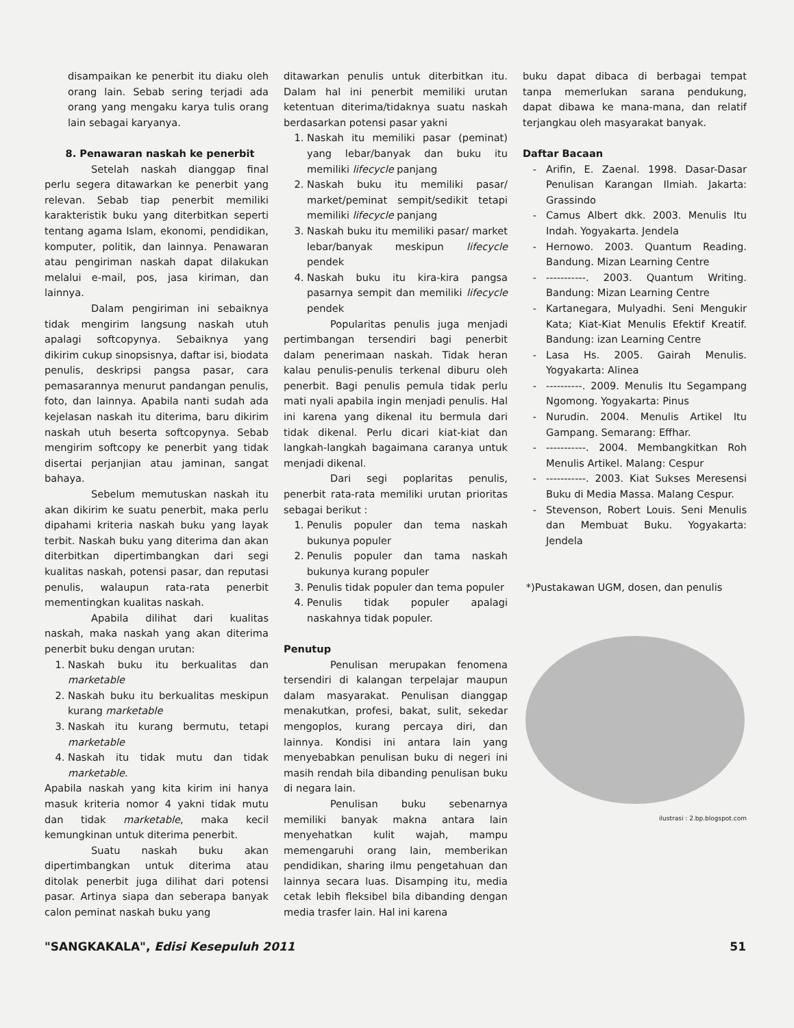disampaikan ke penerbit itu diaku oleh orang lain. Sebab sering terjadi ada orang yang mengaku karya tulis orang lain sebagai karyanya.
8. Penawaran naskah ke penerbit
Setelah naskah dianggap final perlu segera ditawarkan ke penerbit yang relevan. Sebab tiap penerbit memiliki karakteristik buku yang diterbitkan seperti tentang agama Islam, ekonomi, pendidikan, komputer, politik, dan lainnya. Penawaran atau pengiriman naskah dapat dilakukan melalui e-mail, pos, jasa kiriman, dan lainnya.
Dalam pengiriman ini sebaiknya tidak mengirim langsung naskah utuh apalagi softcopynya. Sebaiknya yang dikirim cukup sinopsisnya, daftar isi, biodata penulis, deskripsi pangsa pasar, cara pemasarannya menurut pandangan penulis, foto, dan lainnya. Apabila nanti sudah ada kejelasan naskah itu diterima, baru dikirim naskah utuh beserta softcopynya. Sebab mengirim softcopy ke penerbit yang tidak disertai perjanjian atau jaminan, sangat bahaya.
Sebelum memutuskan naskah itu akan dikirim ke suatu penerbit, maka perlu dipahami kriteria naskah buku yang layak terbit. Naskah buku yang diterima dan akan diterbitkan dipertimbangkan dari segi kualitas naskah, potensi pasar, dan reputasi penulis, walaupun rata-rata penerbit mementingkan kualitas naskah.
Apabila dilihat dari kualitas naskah, maka naskah yang akan diterima penerbit buku dengan urutan:
1. Naskah buku itu berkualitas dan marketable
2. Naskah buku itu berkualitas meskipun kurang marketable
3. Naskah itu kurang bermutu, tetapi marketable
4. Naskah itu tidak mutu dan tidak marketable.
Apabila naskah yang kita kirim ini hanya masuk kriteria nomor 4 yakni tidak mutu dan tidak marketable, maka kecil kemungkinan untuk diterima penerbit.
Suatu naskah buku akan dipertimbangkan untuk diterima atau ditolak penerbit juga dilihat dari potensi pasar. Artinya siapa dan seberapa banyak calon peminat naskah buku yang
ditawarkan penulis untuk diterbitkan itu. Dalam hal ini penerbit memiliki urutan ketentuan diterima/tidaknya suatu naskah berdasarkan potensi pasar yakni
1. Naskah itu memiliki pasar (peminat) yang lebar/banyak dan buku itu memiliki lifecycle panjang
2. Naskah buku itu memiliki pasar/ market/peminat sempit/sedikit tetapi memiliki lifecycle panjang
3. Naskah buku itu memiliki pasar/ market lebar/banyak meskipun lifecycle pendek
4. Naskah buku itu kira-kira pangsa pasarnya sempit dan memiliki lifecycle pendek
Popularitas penulis juga menjadi pertimbangan tersendiri bagi penerbit dalam penerimaan naskah. Tidak heran kalau penulis-penulis terkenal diburu oleh penerbit. Bagi penulis pemula tidak perlu mati nyali apabila ingin menjadi penulis. Hal ini karena yang dikenal itu bermula dari tidak dikenal. Perlu dicari kiat-kiat dan langkah-langkah bagaimana caranya untuk menjadi dikenal.
Dari segi poplaritas penulis, penerbit rata-rata memiliki urutan prioritas sebagai berikut :
1. Penulis populer dan tema naskah bukunya populer
2. Penulis populer dan tama naskah bukunya kurang populer
3. Penulis tidak populer dan tema populer
4. Penulis tidak populer apalagi naskahnya tidak populer.
Penutup
Penulisan merupakan fenomena tersendiri di kalangan terpelajar maupun dalam masyarakat. Penulisan dianggap menakutkan, profesi, bakat, sulit, sekedar mengoplos, kurang percaya diri, dan lainnya. Kondisi ini antara lain yang menyebabkan penulisan buku di negeri ini masih rendah bila dibanding penulisan buku di negara lain.
Penulisan buku sebenarnya memiliki banyak makna antara lain menyehatkan kulit wajah, mampu memengaruhi orang lain, memberikan pendidikan, sharing ilmu pengetahuan dan lainnya secara luas. Disamping itu, media cetak lebih fleksibel bila dibanding dengan media trasfer lain. Hal ini karena
buku dapat dibaca di berbagai tempat tanpa memerlukan sarana pendukung, dapat dibawa ke mana-mana, dan relatif terjangkau oleh masyarakat banyak.
Daftar Bacaan
Arifin, E. Zaenal. 1998. Dasar-Dasar Penulisan Karangan Ilmiah. Jakarta: Grassindo
Camus Albert dkk. 2003. Menulis Itu Indah. Yogyakarta. Jendela
Hernowo. 2003. Quantum Reading. Bandung. Mizan Learning Centre
-----------. 2003. Quantum Writing. Bandung: Mizan Learning Centre
Kartanegara, Mulyadhi. Seni Mengukir Kata; Kiat-Kiat Menulis Efektif Kreatif. Bandung: izan Learning Centre
Lasa Hs. 2005. Gairah Menulis. Yogyakarta: Alinea
----------. 2009. Menulis Itu Segampang Ngomong. Yogyakarta: Pinus
Nurudin. 2004. Menulis Artikel Itu Gampang. Semarang: Effhar.
-----------. 2004. Membangkitkan Roh Menulis Artikel. Malang: Cespur
-----------. 2003. Kiat Sukses Meresensi Buku di Media Massa. Malang Cespur.
Stevenson, Robert Louis. Seni Menulis dan Membuat Buku. Yogyakarta: Jendela
*)Pustakawan UGM, dosen, dan penulis
ilustrasi : 2.bp.blogspot.com
"SANGKAKALA", Edisi Kesepuluh 2011 51